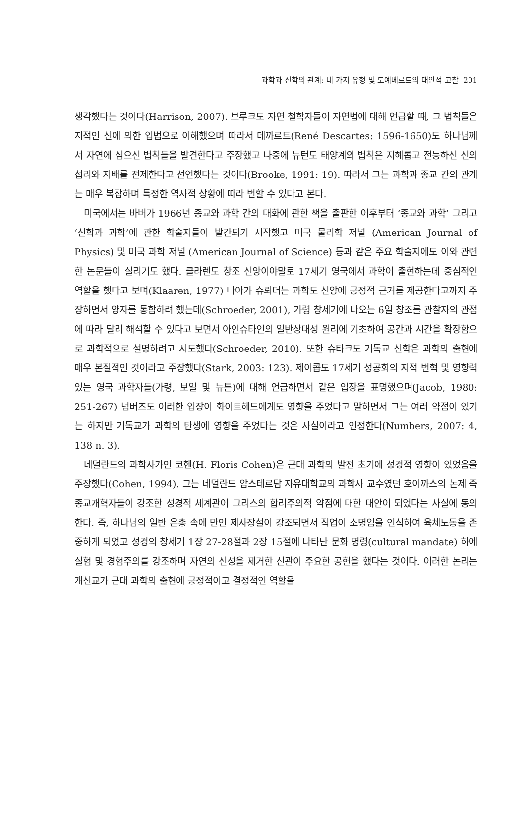과학과 신학의 관계: 네 가지 유형 및 도예베르트의 대안적 고찰 201
생각했다는 것이다(Harrison, 2007). 브루크도 자연 철학자들이 자연법에 대해 언급할 때, 그 법칙들은 지적인 신에 의한 입법으로 이해했으며 따라서 데까르트(René Descartes: 1596-1650)도 하나님께서 자연에 심으신 법칙들을 발견한다고 주장했고 나중에 뉴턴도 태양계의 법칙은 지혜롭고 전능하신 신의 섭리와 지배를 전제한다고 선언했다는 것이다(Brooke, 1991: 19). 따라서 그는 과학과 종교 간의 관계는 매우 복잡하며 특정한 역사적 상황에 따라 변할 수 있다고 본다.
미국에서는 바버가 1966년 종교와 과학 간의 대화에 관한 책을 출판한 이후부터 ‘종교와 과학’ 그리고 ‘신학과 과학’에 관한 학술지들이 발간되기 시작했고 미국 물리학 저널 (American Journal of Physics) 및 미국 과학 저널 (American Journal of Science) 등과 같은 주요 학술지에도 이와 관련한 논문들이 실리기도 했다. 클라렌도 창조 신앙이야말로 17세기 영국에서 과학이 출현하는데 중심적인 역할을 했다고 보며(Klaaren, 1977) 나아가 슈뢰더는 과학도 신앙에 긍정적 근거를 제공한다고까지 주장하면서 양자를 통합하려 했는데(Schroeder, 2001), 가령 창세기에 나오는 6일 창조를 관찰자의 관점에 따라 달리 해석할 수 있다고 보면서 아인슈타인의 일반상대성 원리에 기초하여 공간과 시간을 확장함으로 과학적으로 설명하려고 시도했다(Schroeder, 2010). 또한 슈타크도 기독교 신학은 과학의 출현에 매우 본질적인 것이라고 주장했다(Stark, 2003: 123). 제이콥도 17세기 성공회의 지적 변혁 및 영향력 있는 영국 과학자들(가령, 보일 및 뉴튼)에 대해 언급하면서 같은 입장을 표명했으며(Jacob, 1980: 251-267) 넘버즈도 이러한 입장이 화이트헤드에게도 영향을 주었다고 말하면서 그는 여러 약점이 있기는 하지만 기독교가 과학의 탄생에 영향을 주었다는 것은 사실이라고 인정한다(Numbers, 2007: 4, 138 n. 3).
네덜란드의 과학사가인 코헨(H. Floris Cohen)은 근대 과학의 발전 초기에 성경적 영향이 있었음을 주장했다(Cohen, 1994). 그는 네덜란드 암스테르담 자유대학교의 과학사 교수였던 호이까스의 논제 즉 종교개혁자들이 강조한 성경적 세계관이 그리스의 합리주의적 약점에 대한 대안이 되었다는 사실에 동의한다. 즉, 하나님의 일반 은총 속에 만인 제사장설이 강조되면서 직업이 소명임을 인식하여 육체노동을 존중하게 되었고 성경의 창세기 1장 27-28절과 2장 15절에 나타난 문화 명령(cultural mandate) 하에 실험 및 경험주의를 강조하며 자연의 신성을 제거한 신관이 주요한 공헌을 했다는 것이다. 이러한 논리는 개신교가 근대 과학의 출현에 긍정적이고 결정적인 역할을